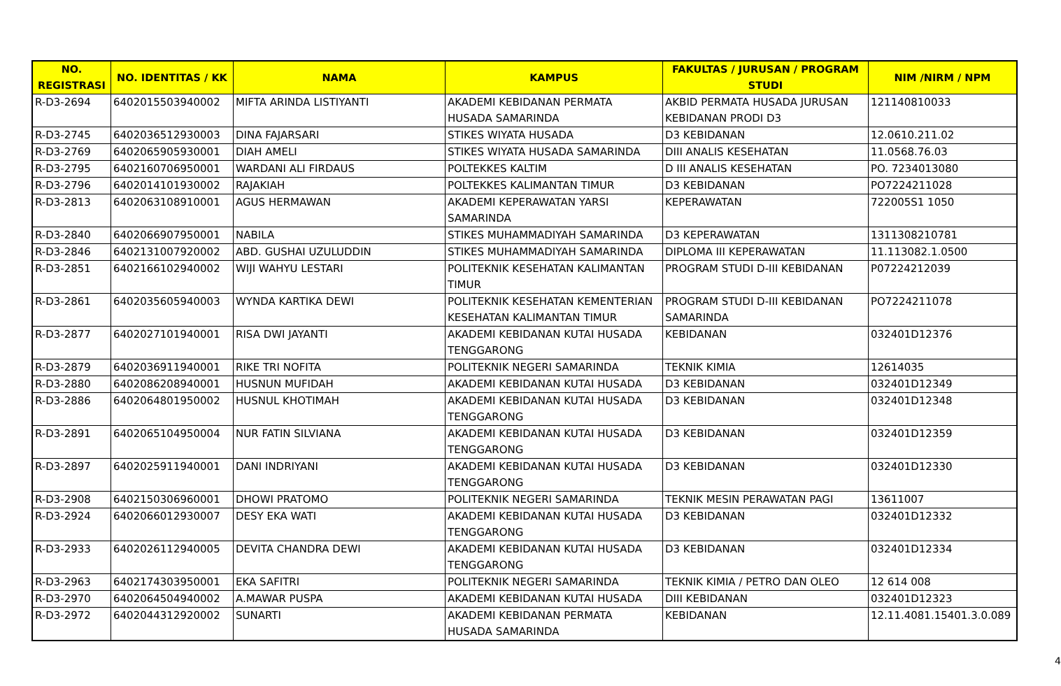| NO. REGISTRASI | NO. IDENTITAS / KK | NAMA | KAMPUS | FAKULTAS / JURUSAN / PROGRAM STUDI | NIM /NIRM / NPM |
| --- | --- | --- | --- | --- | --- |
| R-D3-2694 | 6402015503940002 | MIFTA ARINDA LISTIYANTI | AKADEMI KEBIDANAN PERMATA HUSADA SAMARINDA | AKBID PERMATA HUSADA JURUSAN KEBIDANAN PRODI D3 | 121140810033 |
| R-D3-2745 | 6402036512930003 | DINA FAJARSARI | STIKES WIYATA HUSADA | D3 KEBIDANAN | 12.0610.211.02 |
| R-D3-2769 | 6402065905930001 | DIAH AMELI | STIKES WIYATA HUSADA SAMARINDA | DIII ANALIS KESEHATAN | 11.0568.76.03 |
| R-D3-2795 | 6402160706950001 | WARDANI ALI FIRDAUS | POLTEKKES KALTIM | D III ANALIS KESEHATAN | PO. 7234013080 |
| R-D3-2796 | 6402014101930002 | RAJAKIAH | POLTEKKES KALIMANTAN TIMUR | D3 KEBIDANAN | PO7224211028 |
| R-D3-2813 | 6402063108910001 | AGUS HERMAWAN | AKADEMI KEPERAWATAN YARSI SAMARINDA | KEPERAWATAN | 722005S1 1050 |
| R-D3-2840 | 6402066907950001 | NABILA | STIKES MUHAMMADIYAH SAMARINDA | D3 KEPERAWATAN | 1311308210781 |
| R-D3-2846 | 6402131007920002 | ABD. GUSHAI UZULUDDIN | STIKES MUHAMMADIYAH SAMARINDA | DIPLOMA III KEPERAWATAN | 11.113082.1.0500 |
| R-D3-2851 | 6402166102940002 | WIJI WAHYU LESTARI | POLITEKNIK KESEHATAN KALIMANTAN TIMUR | PROGRAM STUDI D-III KEBIDANAN | P07224212039 |
| R-D3-2861 | 6402035605940003 | WYNDA KARTIKA DEWI | POLITEKNIK KESEHATAN KEMENTERIAN KESEHATAN KALIMANTAN TIMUR | PROGRAM STUDI D-III KEBIDANAN SAMARINDA | PO7224211078 |
| R-D3-2877 | 6402027101940001 | RISA DWI JAYANTI | AKADEMI KEBIDANAN KUTAI HUSADA TENGGARONG | KEBIDANAN | 032401D12376 |
| R-D3-2879 | 6402036911940001 | RIKE TRI NOFITA | POLITEKNIK NEGERI SAMARINDA | TEKNIK KIMIA | 12614035 |
| R-D3-2880 | 6402086208940001 | HUSNUN MUFIDAH | AKADEMI KEBIDANAN KUTAI HUSADA | D3 KEBIDANAN | 032401D12349 |
| R-D3-2886 | 6402064801950002 | HUSNUL KHOTIMAH | AKADEMI KEBIDANAN KUTAI HUSADA TENGGARONG | D3 KEBIDANAN | 032401D12348 |
| R-D3-2891 | 6402065104950004 | NUR FATIN SILVIANA | AKADEMI KEBIDANAN KUTAI HUSADA TENGGARONG | D3 KEBIDANAN | 032401D12359 |
| R-D3-2897 | 6402025911940001 | DANI INDRIYANI | AKADEMI KEBIDANAN KUTAI HUSADA TENGGARONG | D3 KEBIDANAN | 032401D12330 |
| R-D3-2908 | 6402150306960001 | DHOWI PRATOMO | POLITEKNIK NEGERI SAMARINDA | TEKNIK MESIN PERAWATAN PAGI | 13611007 |
| R-D3-2924 | 6402066012930007 | DESY EKA WATI | AKADEMI KEBIDANAN KUTAI HUSADA TENGGARONG | D3 KEBIDANAN | 032401D12332 |
| R-D3-2933 | 6402026112940005 | DEVITA CHANDRA DEWI | AKADEMI KEBIDANAN KUTAI HUSADA TENGGARONG | D3 KEBIDANAN | 032401D12334 |
| R-D3-2963 | 6402174303950001 | EKA SAFITRI | POLITEKNIK NEGERI SAMARINDA | TEKNIK KIMIA / PETRO DAN OLEO | 12 614 008 |
| R-D3-2970 | 6402064504940002 | A.MAWAR PUSPA | AKADEMI KEBIDANAN KUTAI HUSADA | DIII KEBIDANAN | 032401D12323 |
| R-D3-2972 | 6402044312920002 | SUNARTI | AKADEMI KEBIDANAN PERMATA HUSADA SAMARINDA | KEBIDANAN | 12.11.4081.15401.3.0.089 |
4